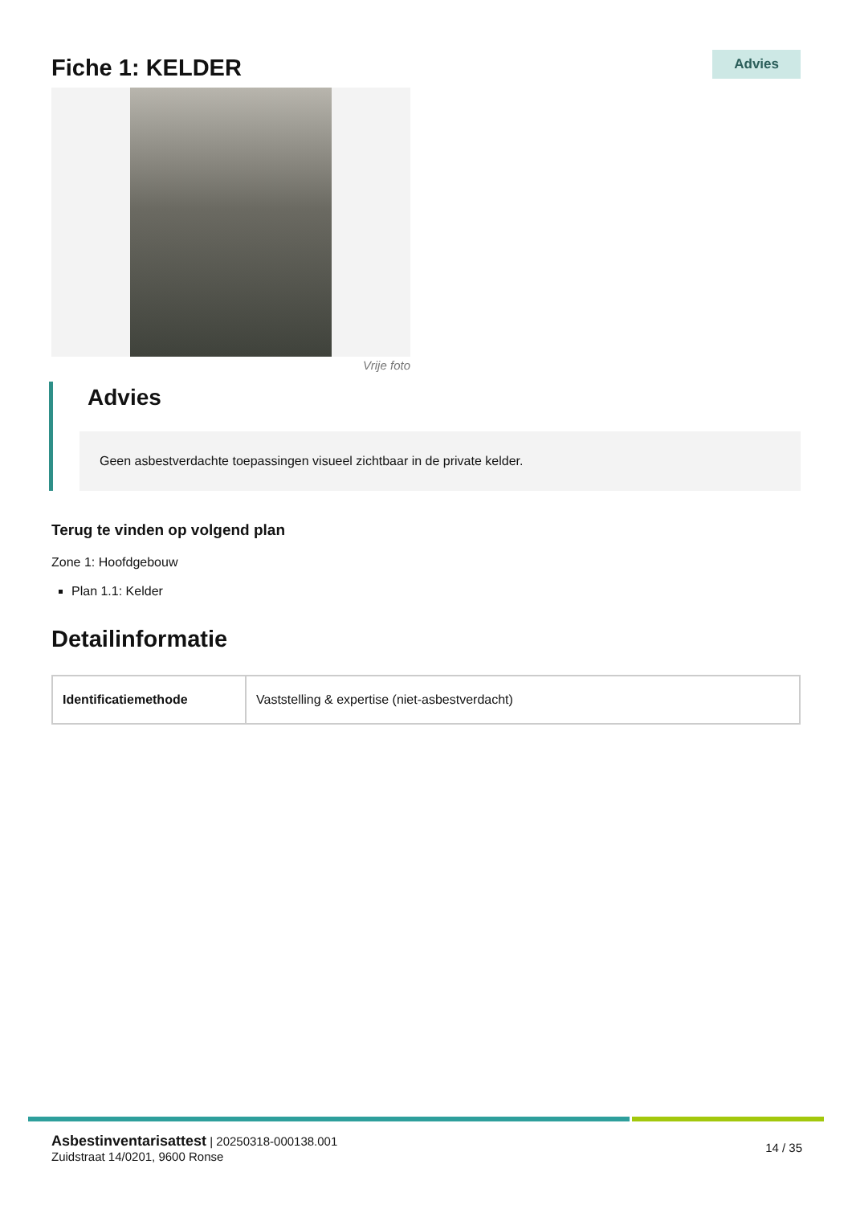Fiche 1: KELDER
Advies
Vrije foto
Advies
Geen asbestverdachte toepassingen visueel zichtbaar in de private kelder.
Terug te vinden op volgend plan
Zone 1: Hoofdgebouw
Plan 1.1: Kelder
Detailinformatie
| Identificatiemethode | Vaststelling & expertise (niet-asbestverdacht) |
Asbestinventarisattest | 20250318-000138.001
Zuidstraat 14/0201, 9600 Ronse
14 / 35